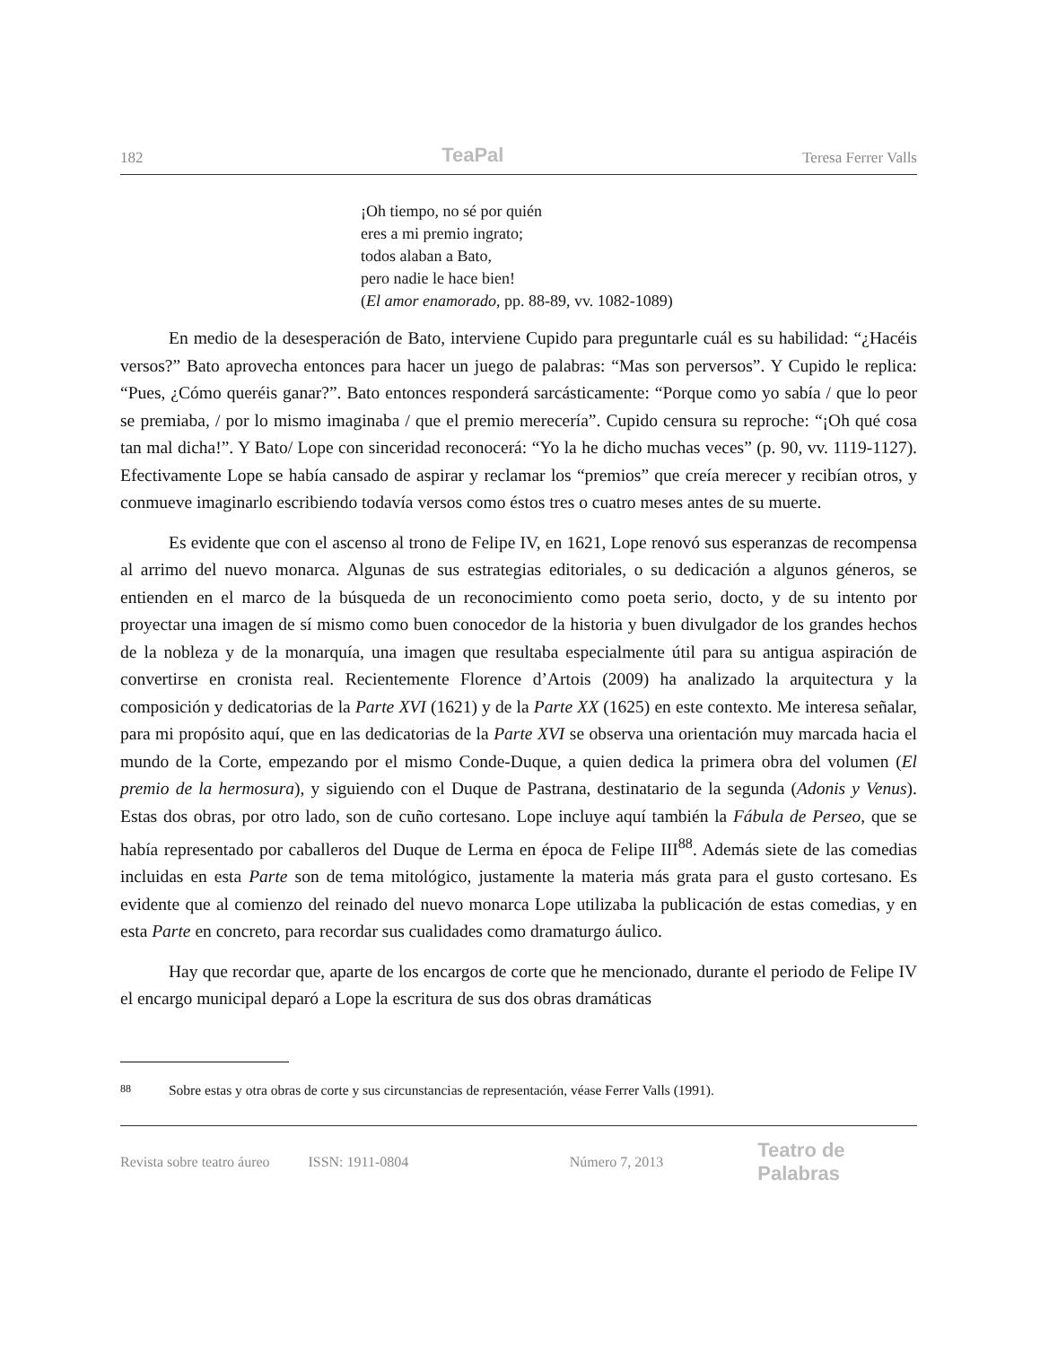182 TeaPal Teresa Ferrer Valls
¡Oh tiempo, no sé por quién
eres a mi premio ingrato;
todos alaban a Bato,
pero nadie le hace bien!
(El amor enamorado, pp. 88-89, vv. 1082-1089)
En medio de la desesperación de Bato, interviene Cupido para preguntarle cuál es su habilidad: “¿Hacéis versos?” Bato aprovecha entonces para hacer un juego de palabras: “Mas son perversos”. Y Cupido le replica: “Pues, ¿Cómo queréis ganar?”. Bato entonces responderá sarcásticamente: “Porque como yo sabía / que lo peor se premiaba, / por lo mismo imaginaba / que el premio merecería”. Cupido censura su reproche: “¡Oh qué cosa tan mal dicha!”. Y Bato/ Lope con sinceridad reconocerá: “Yo la he dicho muchas veces” (p. 90, vv. 1119-1127). Efectivamente Lope se había cansado de aspirar y reclamar los “premios” que creía merecer y recibían otros, y conmueve imaginarlo escribiendo todavía versos como éstos tres o cuatro meses antes de su muerte.
Es evidente que con el ascenso al trono de Felipe IV, en 1621, Lope renovó sus esperanzas de recompensa al arrimo del nuevo monarca. Algunas de sus estrategias editoriales, o su dedicación a algunos géneros, se entienden en el marco de la búsqueda de un reconocimiento como poeta serio, docto, y de su intento por proyectar una imagen de sí mismo como buen conocedor de la historia y buen divulgador de los grandes hechos de la nobleza y de la monarquía, una imagen que resultaba especialmente útil para su antigua aspiración de convertirse en cronista real. Recientemente Florence d’Artois (2009) ha analizado la arquitectura y la composición y dedicatorias de la Parte XVI (1621) y de la Parte XX (1625) en este contexto. Me interesa señalar, para mi propósito aquí, que en las dedicatorias de la Parte XVI se observa una orientación muy marcada hacia el mundo de la Corte, empezando por el mismo Conde-Duque, a quien dedica la primera obra del volumen (El premio de la hermosura), y siguiendo con el Duque de Pastrana, destinatario de la segunda (Adonis y Venus). Estas dos obras, por otro lado, son de cuño cortesano. Lope incluye aquí también la Fábula de Perseo, que se había representado por caballeros del Duque de Lerma en época de Felipe III<sup>88</sup>. Además siete de las comedias incluidas en esta Parte son de tema mitológico, justamente la materia más grata para el gusto cortesano. Es evidente que al comienzo del reinado del nuevo monarca Lope utilizaba la publicación de estas comedias, y en esta Parte en concreto, para recordar sus cualidades como dramaturgo áulico.
Hay que recordar que, aparte de los encargos de corte que he mencionado, durante el periodo de Felipe IV el encargo municipal deparó a Lope la escritura de sus dos obras dramáticas
<sup>88</sup> Sobre estas y otra obras de corte y sus circunstancias de representación, véase Ferrer Valls (1991).
Revista sobre teatro áureo ISSN: 1911-0804 Número 7, 2013 Teatro de Palabras